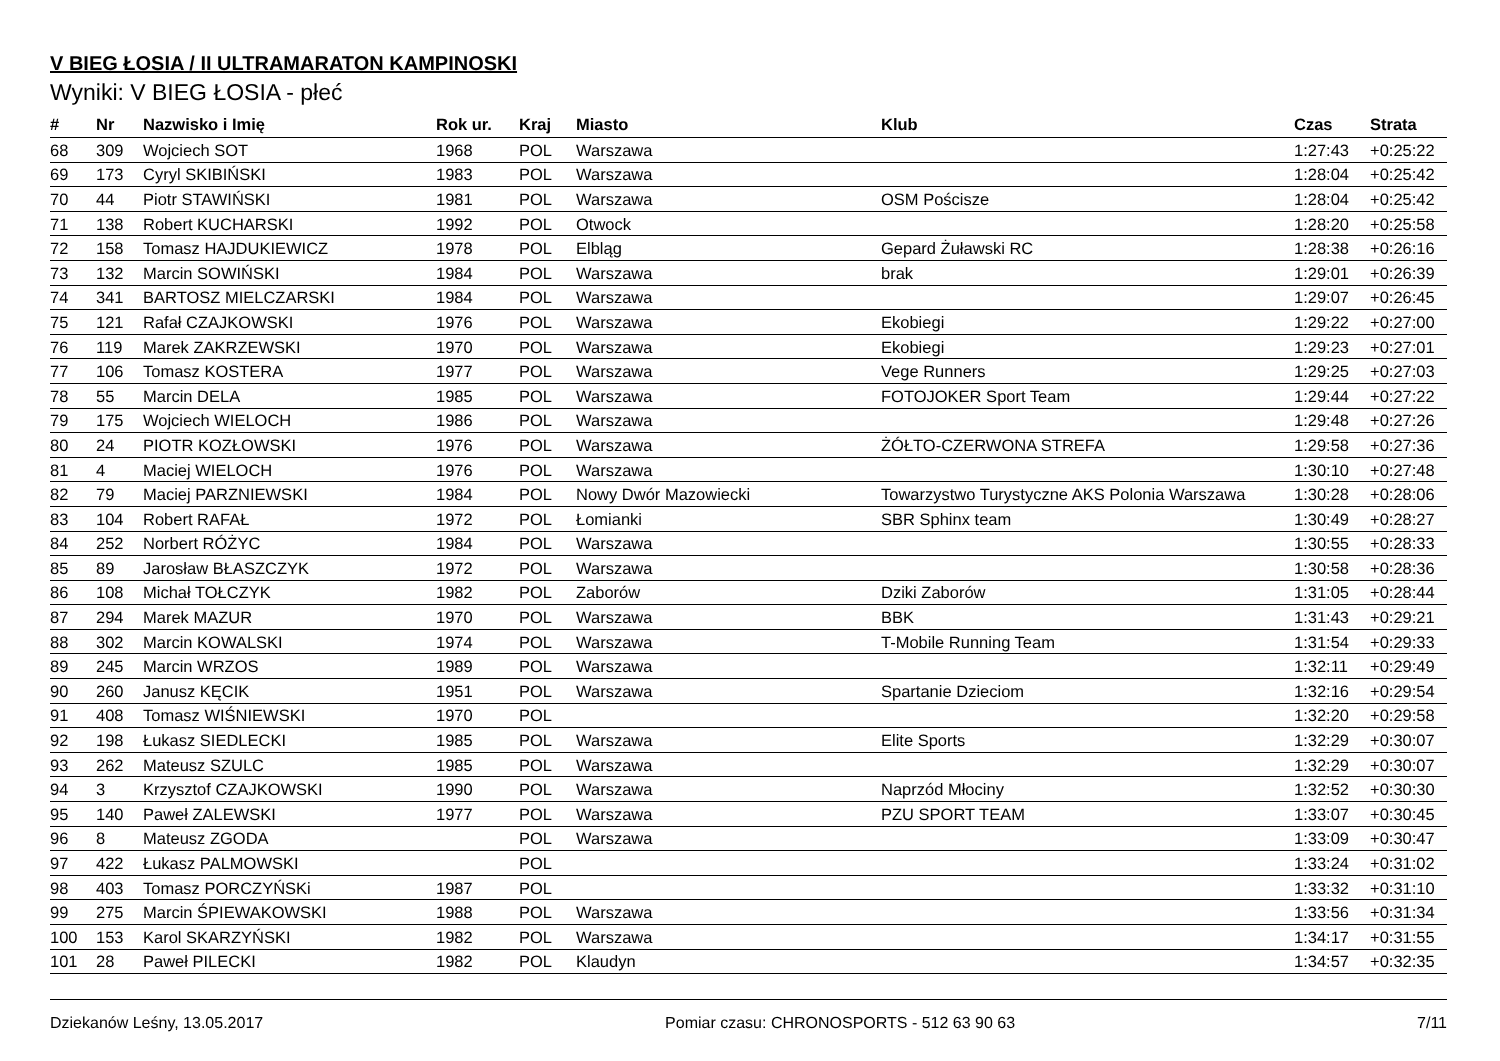V BIEG ŁOSIA / II ULTRAMARATON KAMPINOSKI
Wyniki: V BIEG ŁOSIA - płeć
| # | Nr | Nazwisko i Imię | Rok ur. | Kraj | Miasto | Klub | Czas | Strata |
| --- | --- | --- | --- | --- | --- | --- | --- | --- |
| 68 | 309 | Wojciech SOT | 1968 | POL | Warszawa | | 1:27:43 | +0:25:22 |
| 69 | 173 | Cyryl SKIBIŃSKI | 1983 | POL | Warszawa | | 1:28:04 | +0:25:42 |
| 70 | 44 | Piotr STAWIŃSKI | 1981 | POL | Warszawa | OSM Pościsze | 1:28:04 | +0:25:42 |
| 71 | 138 | Robert KUCHARSKI | 1992 | POL | Otwock | | 1:28:20 | +0:25:58 |
| 72 | 158 | Tomasz HAJDUKIEWICZ | 1978 | POL | Elbląg | Gepard Żuławski RC | 1:28:38 | +0:26:16 |
| 73 | 132 | Marcin SOWIŃSKI | 1984 | POL | Warszawa | brak | 1:29:01 | +0:26:39 |
| 74 | 341 | BARTOSZ MIELCZARSKI | 1984 | POL | Warszawa | | 1:29:07 | +0:26:45 |
| 75 | 121 | Rafał CZAJKOWSKI | 1976 | POL | Warszawa | Ekobiegi | 1:29:22 | +0:27:00 |
| 76 | 119 | Marek ZAKRZEWSKI | 1970 | POL | Warszawa | Ekobiegi | 1:29:23 | +0:27:01 |
| 77 | 106 | Tomasz KOSTERA | 1977 | POL | Warszawa | Vege Runners | 1:29:25 | +0:27:03 |
| 78 | 55 | Marcin DELA | 1985 | POL | Warszawa | FOTOJOKER Sport Team | 1:29:44 | +0:27:22 |
| 79 | 175 | Wojciech WIELOCH | 1986 | POL | Warszawa | | 1:29:48 | +0:27:26 |
| 80 | 24 | PIOTR KOZŁOWSKI | 1976 | POL | Warszawa | ŻÓŁTO-CZERWONA STREFA | 1:29:58 | +0:27:36 |
| 81 | 4 | Maciej WIELOCH | 1976 | POL | Warszawa | | 1:30:10 | +0:27:48 |
| 82 | 79 | Maciej PARZNIEWSKI | 1984 | POL | Nowy Dwór Mazowiecki | Towarzystwo Turystyczne AKS Polonia Warszawa | 1:30:28 | +0:28:06 |
| 83 | 104 | Robert RAFAŁ | 1972 | POL | Łomianki | SBR Sphinx team | 1:30:49 | +0:28:27 |
| 84 | 252 | Norbert RÓŻYC | 1984 | POL | Warszawa | | 1:30:55 | +0:28:33 |
| 85 | 89 | Jarosław BŁASZCZYK | 1972 | POL | Warszawa | | 1:30:58 | +0:28:36 |
| 86 | 108 | Michał TOŁCZYK | 1982 | POL | Zaborów | Dziki Zaborów | 1:31:05 | +0:28:44 |
| 87 | 294 | Marek MAZUR | 1970 | POL | Warszawa | BBK | 1:31:43 | +0:29:21 |
| 88 | 302 | Marcin KOWALSKI | 1974 | POL | Warszawa | T-Mobile Running Team | 1:31:54 | +0:29:33 |
| 89 | 245 | Marcin WRZOS | 1989 | POL | Warszawa | | 1:32:11 | +0:29:49 |
| 90 | 260 | Janusz KĘCIK | 1951 | POL | Warszawa | Spartanie Dzieciom | 1:32:16 | +0:29:54 |
| 91 | 408 | Tomasz WIŚNIEWSKI | 1970 | POL | | | 1:32:20 | +0:29:58 |
| 92 | 198 | Łukasz SIEDLECKI | 1985 | POL | Warszawa | Elite Sports | 1:32:29 | +0:30:07 |
| 93 | 262 | Mateusz SZULC | 1985 | POL | Warszawa | | 1:32:29 | +0:30:07 |
| 94 | 3 | Krzysztof CZAJKOWSKI | 1990 | POL | Warszawa | Naprzód Młociny | 1:32:52 | +0:30:30 |
| 95 | 140 | Paweł ZALEWSKI | 1977 | POL | Warszawa | PZU SPORT TEAM | 1:33:07 | +0:30:45 |
| 96 | 8 | Mateusz ZGODA | | POL | Warszawa | | 1:33:09 | +0:30:47 |
| 97 | 422 | Łukasz PALMOWSKI | | POL | | | 1:33:24 | +0:31:02 |
| 98 | 403 | Tomasz PORCZYŃSKi | 1987 | POL | | | 1:33:32 | +0:31:10 |
| 99 | 275 | Marcin ŚPIEWAKOWSKI | 1988 | POL | Warszawa | | 1:33:56 | +0:31:34 |
| 100 | 153 | Karol SKARZYŃSKI | 1982 | POL | Warszawa | | 1:34:17 | +0:31:55 |
| 101 | 28 | Paweł PILECKI | 1982 | POL | Klaudyn | | 1:34:57 | +0:32:35 |
Dziekanów Leśny, 13.05.2017 Pomiar czasu: CHRONOSPORTS - 512 63 90 63 7/11